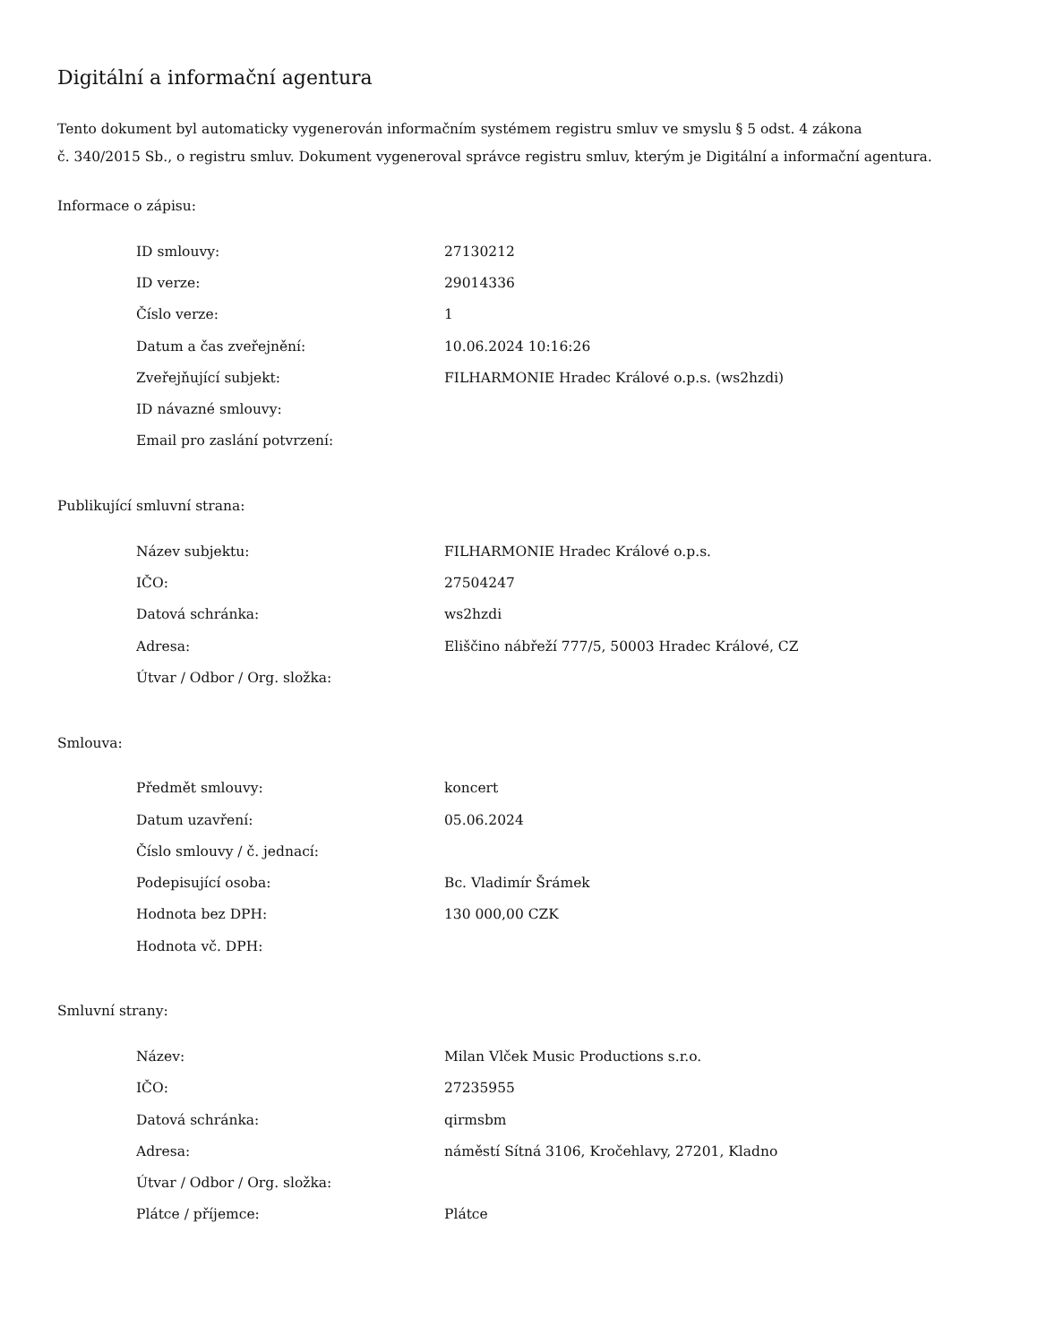Digitální a informační agentura
Tento dokument byl automaticky vygenerován informačním systémem registru smluv ve smyslu § 5 odst. 4 zákona
č. 340/2015 Sb., o registru smluv. Dokument vygeneroval správce registru smluv, kterým je Digitální a informační agentura.
Informace o zápisu:
| ID smlouvy: | 27130212 |
| ID verze: | 29014336 |
| Číslo verze: | 1 |
| Datum a čas zveřejnění: | 10.06.2024 10:16:26 |
| Zveřejňující subjekt: | FILHARMONIE Hradec Králové o.p.s. (ws2hzdi) |
| ID návazné smlouvy: | |
| Email pro zaslání potvrzení: | |
Publikující smluvní strana:
| Název subjektu: | FILHARMONIE Hradec Králové o.p.s. |
| IČO: | 27504247 |
| Datová schránka: | ws2hzdi |
| Adresa: | Eliščino nábřeží 777/5, 50003 Hradec Králové, CZ |
| Útvar / Odbor / Org. složka: | |
Smlouva:
| Předmět smlouvy: | koncert |
| Datum uzavření: | 05.06.2024 |
| Číslo smlouvy / č. jednací: | |
| Podepisující osoba: | Bc. Vladimír Šrámek |
| Hodnota bez DPH: | 130 000,00 CZK |
| Hodnota vč. DPH: | |
Smluvní strany:
| Název: | Milan Vlček Music Productions s.r.o. |
| IČO: | 27235955 |
| Datová schránka: | qirmsbm |
| Adresa: | náměstí Sítná 3106, Kročehlavy, 27201, Kladno |
| Útvar / Odbor / Org. složka: | |
| Plátce / příjemce: | Plátce |